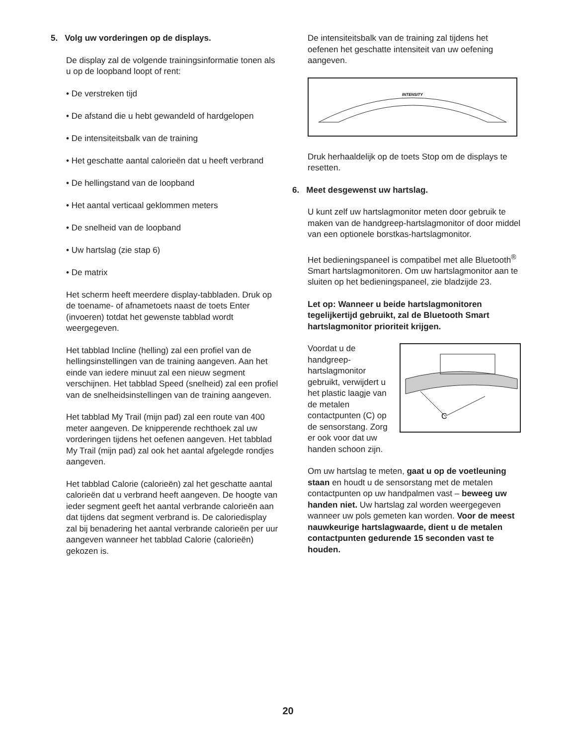5. Volg uw vorderingen op de displays.
De display zal de volgende trainingsinformatie tonen als u op de loopband loopt of rent:
• De verstreken tijd
• De afstand die u hebt gewandeld of hardgelopen
• De intensiteitsbalk van de training
• Het geschatte aantal calorieën dat u heeft verbrand
• De hellingstand van de loopband
• Het aantal verticaal geklommen meters
• De snelheid van de loopband
• Uw hartslag (zie stap 6)
• De matrix
Het scherm heeft meerdere display-tabbladen. Druk op de toename- of afnametoets naast de toets Enter (invoeren) totdat het gewenste tabblad wordt weergegeven.
Het tabblad Incline (helling) zal een profiel van de hellingsinstellingen van de training aangeven. Aan het einde van iedere minuut zal een nieuw segment verschijnen. Het tabblad Speed (snelheid) zal een profiel van de snelheidsinstellingen van de training aangeven.
Het tabblad My Trail (mijn pad) zal een route van 400 meter aangeven. De knipperende rechthoek zal uw vorderingen tijdens het oefenen aangeven. Het tabblad My Trail (mijn pad) zal ook het aantal afgelegde rondjes aangeven.
Het tabblad Calorie (calorieën) zal het geschatte aantal calorieën dat u verbrand heeft aangeven. De hoogte van ieder segment geeft het aantal verbrande calorieën aan dat tijdens dat segment verbrand is. De caloriedisplay zal bij benadering het aantal verbrande calorieën per uur aangeven wanneer het tabblad Calorie (calorieën) gekozen is.
De intensiteitsbalk van de training zal tijdens het oefenen het geschatte intensiteit van uw oefening aangeven.
INTENSITY
Druk herhaaldelijk op de toets Stop om de displays te resetten.
6. Meet desgewenst uw hartslag.
U kunt zelf uw hartslagmonitor meten door gebruik te maken van de handgreep-hartslagmonitor of door middel van een optionele borstkas-hartslagmonitor.
Het bedieningspaneel is compatibel met alle Bluetooth<sup>®</sup> Smart hartslagmonitoren. Om uw hartslagmonitor aan te sluiten op het bedieningspaneel, zie bladzijde 23.
Let op: Wanneer u beide hartslagmonitoren tegelijkertijd gebruikt, zal de Bluetooth Smart hartslagmonitor prioriteit krijgen.
C
Voordat u de handgreep-hartslagmonitor gebruikt, verwijdert u het plastic laagje van de metalen contactpunten (C) op de sensorstang. Zorg er ook voor dat uw handen schoon zijn.
Om uw hartslag te meten, gaat u op de voetleuning staan en houdt u de sensorstang met de metalen contactpunten op uw handpalmen vast – beweeg uw handen niet. Uw hartslag zal worden weergegeven wanneer uw pols gemeten kan worden. Voor de meest nauwkeurige hartslagwaarde, dient u de metalen contactpunten gedurende 15 seconden vast te houden.
20